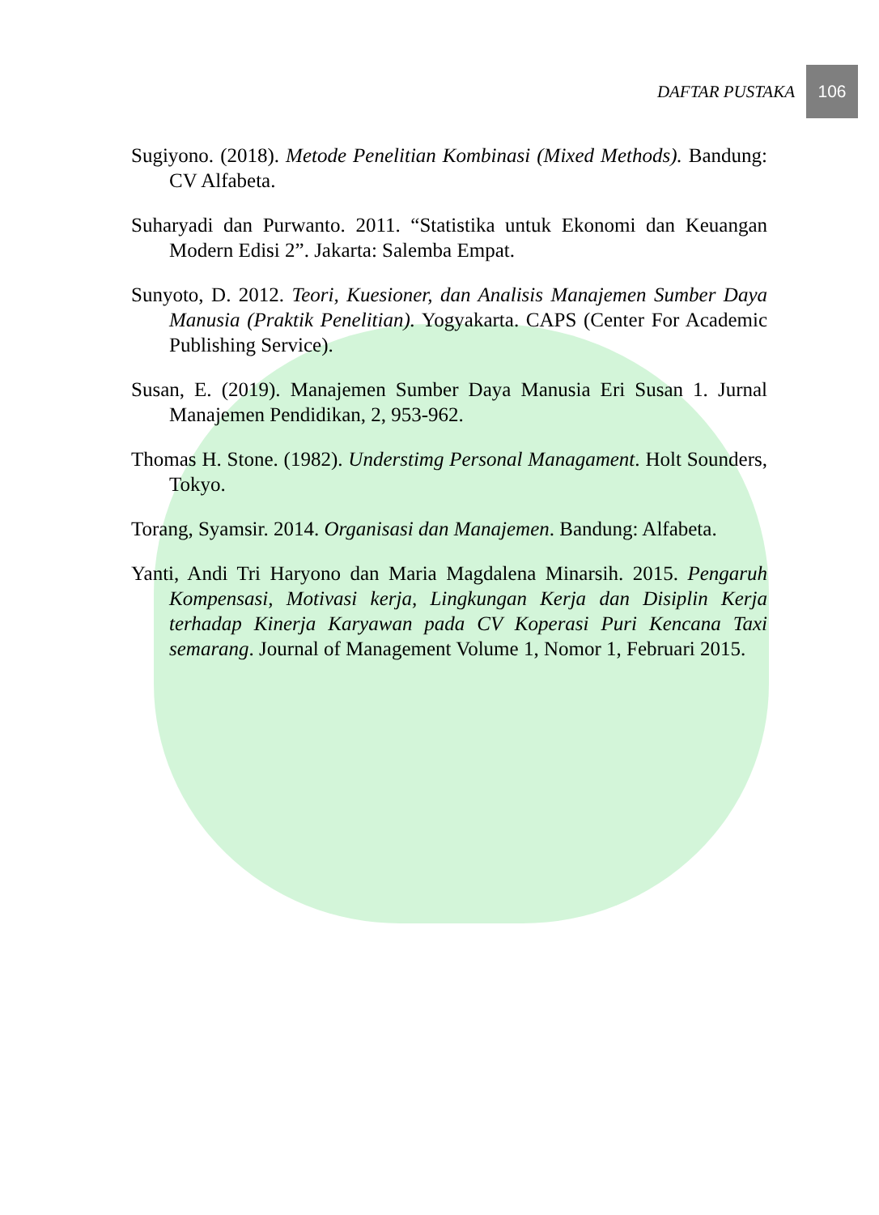DAFTAR PUSTAKA
106
Sugiyono. (2018). Metode Penelitian Kombinasi (Mixed Methods). Bandung: CV Alfabeta.
Suharyadi dan Purwanto. 2011. “Statistika untuk Ekonomi dan Keuangan Modern Edisi 2”. Jakarta: Salemba Empat.
Sunyoto, D. 2012. Teori, Kuesioner, dan Analisis Manajemen Sumber Daya Manusia (Praktik Penelitian). Yogyakarta. CAPS (Center For Academic Publishing Service).
Susan, E. (2019). Manajemen Sumber Daya Manusia Eri Susan 1. Jurnal Manajemen Pendidikan, 2, 953-962.
Thomas H. Stone. (1982). Understimg Personal Managament. Holt Sounders, Tokyo.
Torang, Syamsir. 2014. Organisasi dan Manajemen. Bandung: Alfabeta.
Yanti, Andi Tri Haryono dan Maria Magdalena Minarsih. 2015. Pengaruh Kompensasi, Motivasi kerja, Lingkungan Kerja dan Disiplin Kerja terhadap Kinerja Karyawan pada CV Koperasi Puri Kencana Taxi semarang. Journal of Management Volume 1, Nomor 1, Februari 2015.